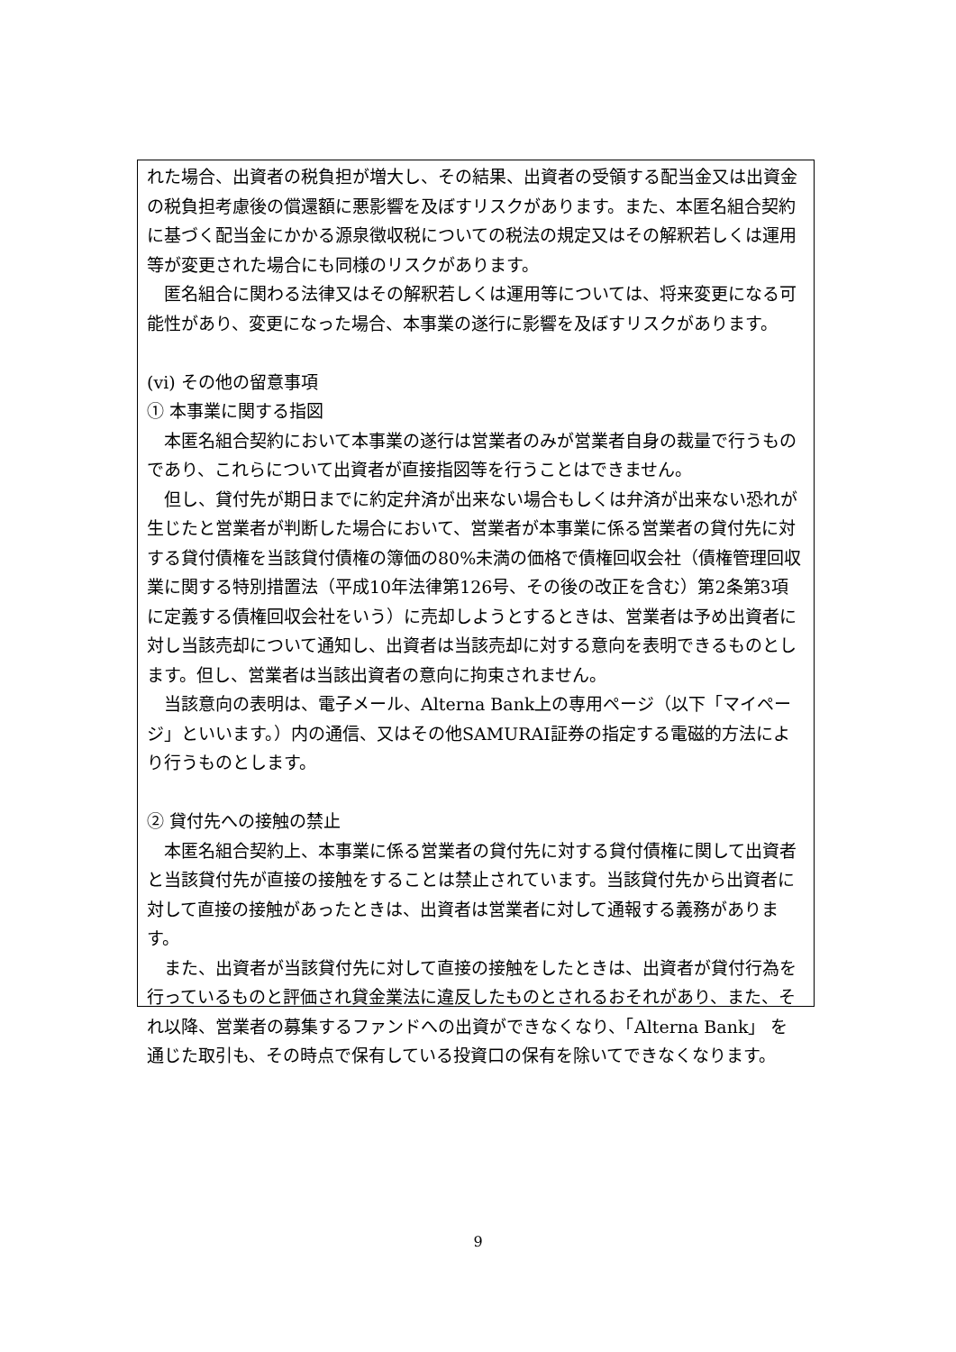れた場合、出資者の税負担が増大し、その結果、出資者の受領する配当金又は出資金の税負担考慮後の償還額に悪影響を及ぼすリスクがあります。また、本匿名組合契約に基づく配当金にかかる源泉徴収税についての税法の規定又はその解釈若しくは運用等が変更された場合にも同様のリスクがあります。
匿名組合に関わる法律又はその解釈若しくは運用等については、将来変更になる可能性があり、変更になった場合、本事業の遂行に影響を及ぼすリスクがあります。
(vi) その他の留意事項
① 本事業に関する指図
本匿名組合契約において本事業の遂行は営業者のみが営業者自身の裁量で行うものであり、これらについて出資者が直接指図等を行うことはできません。
但し、貸付先が期日までに約定弁済が出来ない場合もしくは弁済が出来ない恐れが生じたと営業者が判断した場合において、営業者が本事業に係る営業者の貸付先に対する貸付債権を当該貸付債権の簿価の80%未満の価格で債権回収会社（債権管理回収業に関する特別措置法（平成10年法律第126号、その後の改正を含む）第2条第3項に定義する債権回収会社をいう）に売却しようとするときは、営業者は予め出資者に対し当該売却について通知し、出資者は当該売却に対する意向を表明できるものとします。但し、営業者は当該出資者の意向に拘束されません。
当該意向の表明は、電子メール、Alterna Bank上の専用ページ（以下「マイページ」といいます。）内の通信、又はその他SAMURAI証券の指定する電磁的方法により行うものとします。
② 貸付先への接触の禁止
本匿名組合契約上、本事業に係る営業者の貸付先に対する貸付債権に関して出資者と当該貸付先が直接の接触をすることは禁止されています。当該貸付先から出資者に対して直接の接触があったときは、出資者は営業者に対して通報する義務があります。
また、出資者が当該貸付先に対して直接の接触をしたときは、出資者が貸付行為を行っているものと評価され貸金業法に違反したものとされるおそれがあり、また、それ以降、営業者の募集するファンドへの出資ができなくなり、「Alterna Bank」 を通じた取引も、その時点で保有している投資口の保有を除いてできなくなります。
9